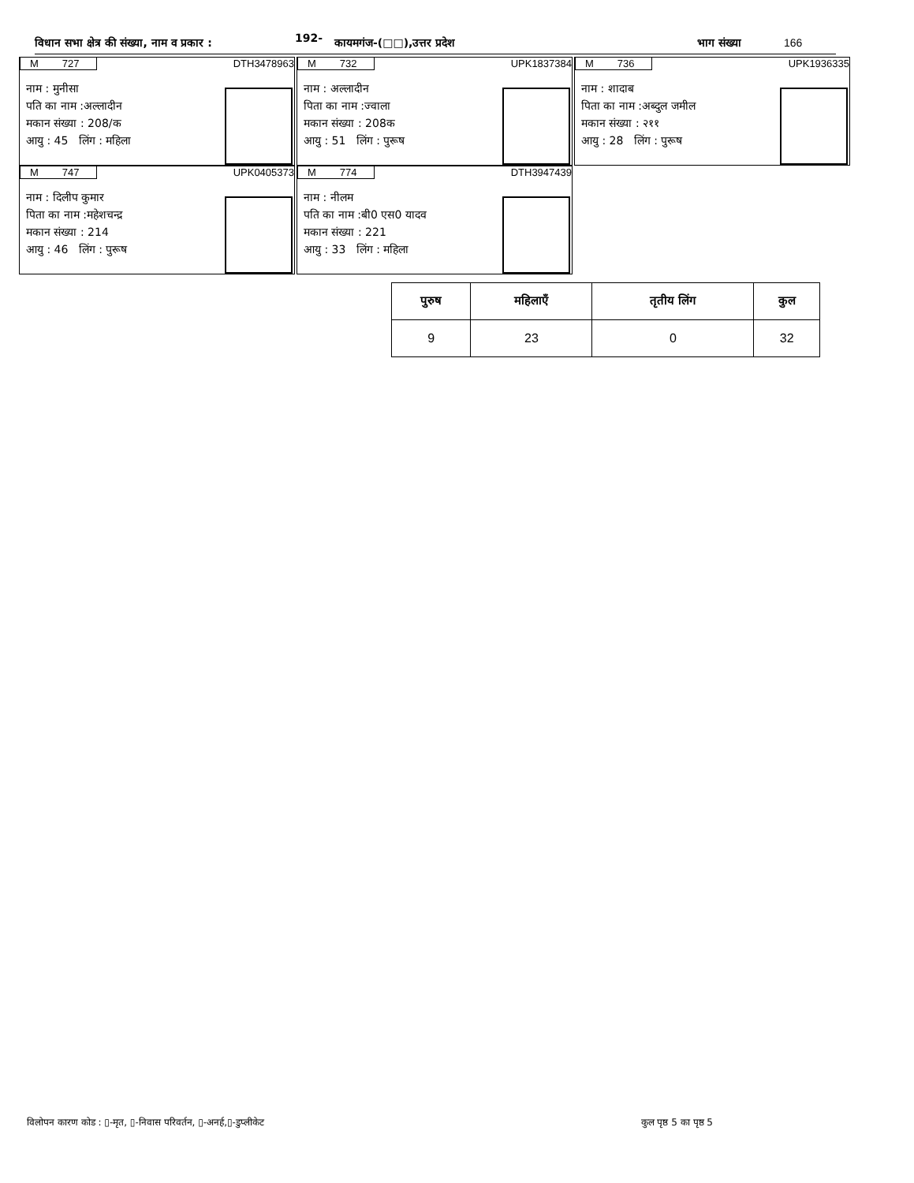विधान सभा क्षेत्र की संख्या, नाम व प्रकार : 192- कायमगंज-(□□),उत्तर प्रदेश भाग संख्या 166
M 727 DTH3478963
नाम : मुनीसा
पति का नाम :अल्लादीन
मकान संख्या : 208/क
आयु : 45 लिंग : महिला
M 732 UPK1837384
नाम : अल्लादीन
पिता का नाम :ज्वाला
मकान संख्या : 208क
आयु : 51 लिंग : पुरूष
M 736 UPK1936335
नाम : शादाब
पिता का नाम :अब्दुल जमील
मकान संख्या : २११
आयु : 28 लिंग : पुरूष
M 747 UPK0405373
नाम : दिलीप कुमार
पिता का नाम :महेशचन्द्र
मकान संख्या : 214
आयु : 46 लिंग : पुरूष
M 774 DTH3947439
नाम : नीलम
पति का नाम :बी0 एस0 यादव
मकान संख्या : 221
आयु : 33 लिंग : महिला
| पुरुष | महिलाएँ | तृतीय लिंग | कुल |
| --- | --- | --- | --- |
| 9 | 23 | 0 | 32 |
विलोपन कारण कोड : ▯-मृत, ▯-निवास परिवर्तन, ▯-अनर्ह,▯-डुप्लीकेट कुल पृष्ठ 5 का पृष्ठ 5